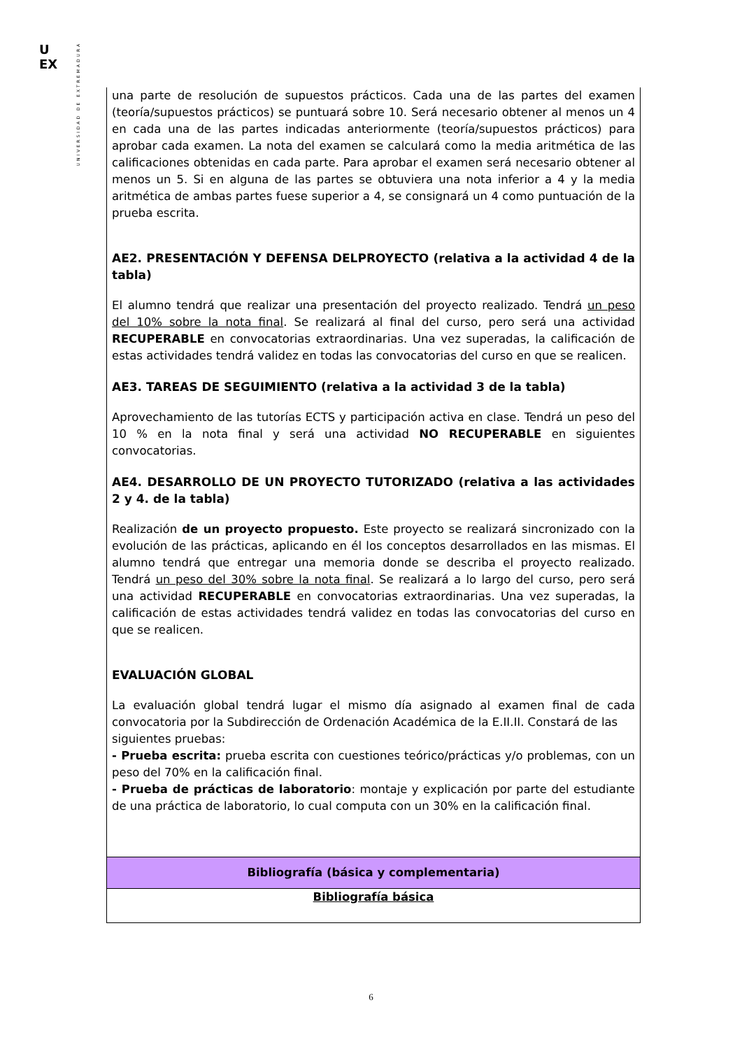U
EX
UNIVERSIDAD DE EXTREMADURA
| una parte de resolución de supuestos prácticos. Cada una de las partes del examen (teoría/supuestos prácticos) se puntuará sobre 10. Será necesario obtener al menos un 4 en cada una de las partes indicadas anteriormente (teoría/supuestos prácticos) para aprobar cada examen. La nota del examen se calculará como la media aritmética de las calificaciones obtenidas en cada parte. Para aprobar el examen será necesario obtener al menos un 5. Si en alguna de las partes se obtuviera una nota inferior a 4 y la media aritmética de ambas partes fuese superior a 4, se consignará un 4 como puntuación de la prueba escrita. AE2. PRESENTACIÓN Y DEFENSA DELPROYECTO (relativa a la actividad 4 de la tabla) El alumno tendrá que realizar una presentación del proyecto realizado. Tendrá un peso del 10% sobre la nota final . Se realizará al final del curso, pero será una actividad RECUPERABLE en convocatorias extraordinarias. Una vez superadas, la calificación de estas actividades tendrá validez en todas las convocatorias del curso en que se realicen. AE3. TAREAS DE SEGUIMIENTO (relativa a la actividad 3 de la tabla) Aprovechamiento de las tutorías ECTS y participación activa en clase. Tendrá un peso del 10 % en la nota final y será una actividad NO RECUPERABLE en siguientes convocatorias. AE4. DESARROLLO DE UN PROYECTO TUTORIZADO (relativa a las actividades 2 y 4. de la tabla) Realización de un proyecto propuesto. Este proyecto se realizará sincronizado con la evolución de las prácticas, aplicando en él los conceptos desarrollados en las mismas. El alumno tendrá que entregar una memoria donde se describa el proyecto realizado. Tendrá un peso del 30% sobre la nota final . Se realizará a lo largo del curso, pero será una actividad RECUPERABLE en convocatorias extraordinarias. Una vez superadas, la calificación de estas actividades tendrá validez en todas las convocatorias del curso en que se realicen. EVALUACIÓN GLOBAL La evaluación global tendrá lugar el mismo día asignado al examen final de cada convocatoria por la Subdirección de Ordenación Académica de la E.II.II. Constará de las siguientes pruebas: - Prueba escrita: prueba escrita con cuestiones teórico/prácticas y/o problemas, con un peso del 70% en la calificación final. - Prueba de prácticas de laboratorio : montaje y explicación por parte del estudiante de una práctica de laboratorio, lo cual computa con un 30% en la calificación final. |
| Bibliografía (básica y complementaria) |
| Bibliografía básica |
6